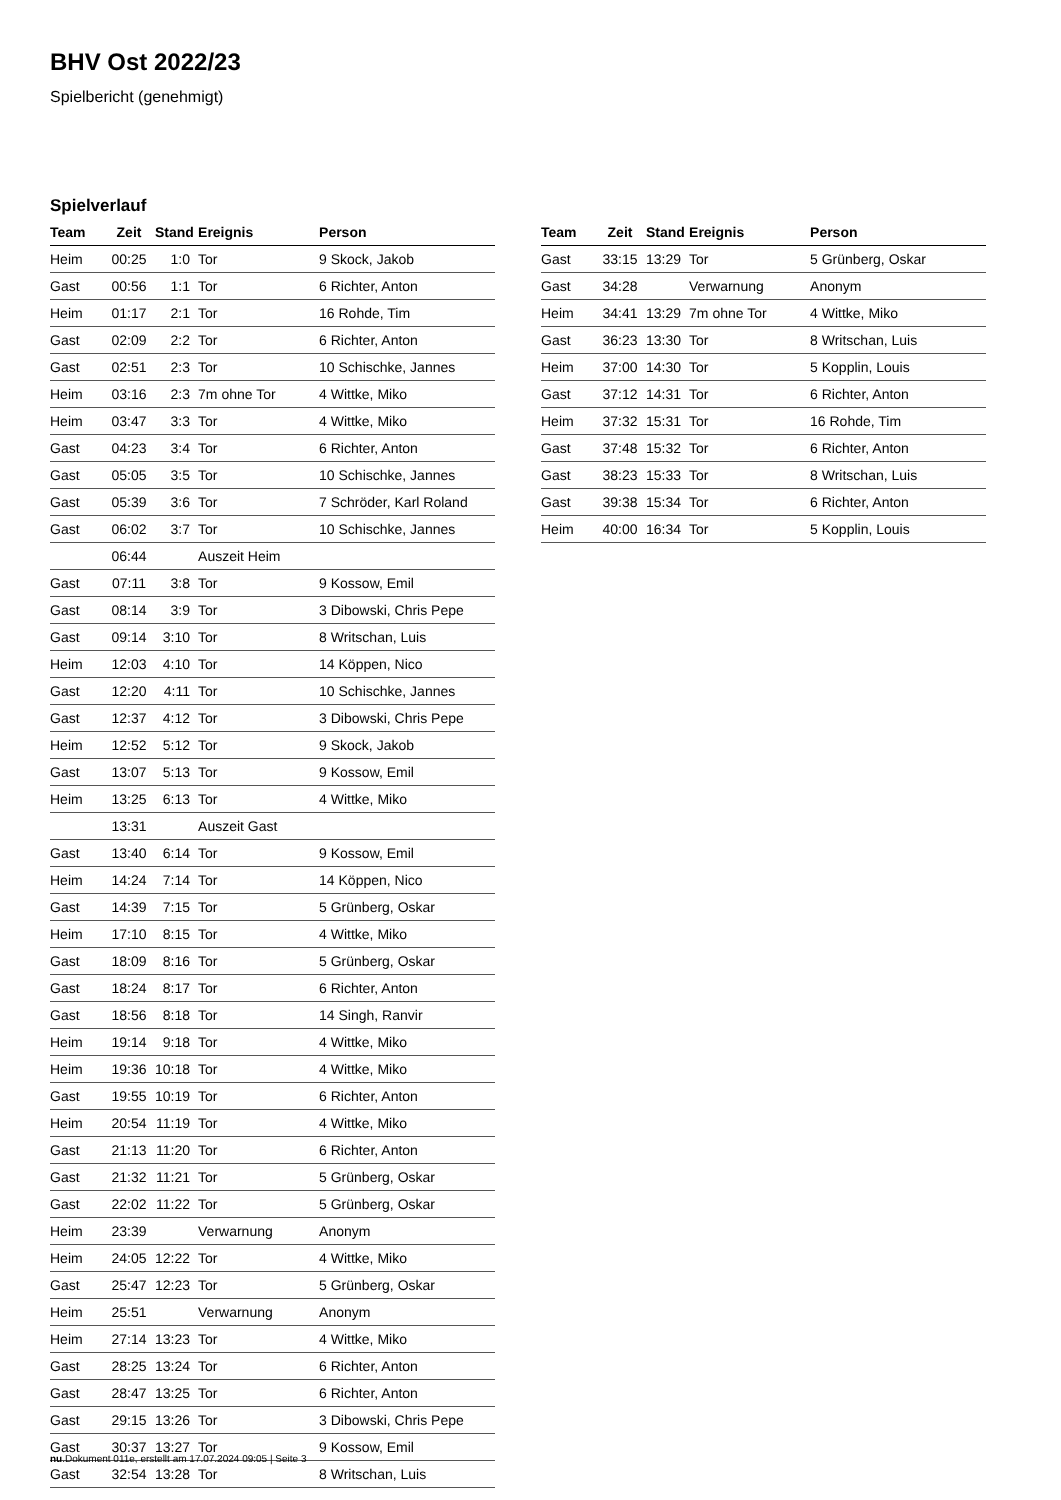BHV Ost 2022/23
Spielbericht (genehmigt)
Spielverlauf
| Team | Zeit | Stand | Ereignis | Person |
| --- | --- | --- | --- | --- |
| Heim | 00:25 | 1:0 | Tor | 9 Skock, Jakob |
| Gast | 00:56 | 1:1 | Tor | 6 Richter, Anton |
| Heim | 01:17 | 2:1 | Tor | 16 Rohde, Tim |
| Gast | 02:09 | 2:2 | Tor | 6 Richter, Anton |
| Gast | 02:51 | 2:3 | Tor | 10 Schischke, Jannes |
| Heim | 03:16 | 2:3 | 7m ohne Tor | 4 Wittke, Miko |
| Heim | 03:47 | 3:3 | Tor | 4 Wittke, Miko |
| Gast | 04:23 | 3:4 | Tor | 6 Richter, Anton |
| Gast | 05:05 | 3:5 | Tor | 10 Schischke, Jannes |
| Gast | 05:39 | 3:6 | Tor | 7 Schröder, Karl Roland |
| Gast | 06:02 | 3:7 | Tor | 10 Schischke, Jannes |
| | 06:44 | | Auszeit Heim | |
| Gast | 07:11 | 3:8 | Tor | 9 Kossow, Emil |
| Gast | 08:14 | 3:9 | Tor | 3 Dibowski, Chris Pepe |
| Gast | 09:14 | 3:10 | Tor | 8 Writschan, Luis |
| Heim | 12:03 | 4:10 | Tor | 14 Köppen, Nico |
| Gast | 12:20 | 4:11 | Tor | 10 Schischke, Jannes |
| Gast | 12:37 | 4:12 | Tor | 3 Dibowski, Chris Pepe |
| Heim | 12:52 | 5:12 | Tor | 9 Skock, Jakob |
| Gast | 13:07 | 5:13 | Tor | 9 Kossow, Emil |
| Heim | 13:25 | 6:13 | Tor | 4 Wittke, Miko |
| | 13:31 | | Auszeit Gast | |
| Gast | 13:40 | 6:14 | Tor | 9 Kossow, Emil |
| Heim | 14:24 | 7:14 | Tor | 14 Köppen, Nico |
| Gast | 14:39 | 7:15 | Tor | 5 Grünberg, Oskar |
| Heim | 17:10 | 8:15 | Tor | 4 Wittke, Miko |
| Gast | 18:09 | 8:16 | Tor | 5 Grünberg, Oskar |
| Gast | 18:24 | 8:17 | Tor | 6 Richter, Anton |
| Gast | 18:56 | 8:18 | Tor | 14 Singh, Ranvir |
| Heim | 19:14 | 9:18 | Tor | 4 Wittke, Miko |
| Heim | 19:36 | 10:18 | Tor | 4 Wittke, Miko |
| Gast | 19:55 | 10:19 | Tor | 6 Richter, Anton |
| Heim | 20:54 | 11:19 | Tor | 4 Wittke, Miko |
| Gast | 21:13 | 11:20 | Tor | 6 Richter, Anton |
| Gast | 21:32 | 11:21 | Tor | 5 Grünberg, Oskar |
| Gast | 22:02 | 11:22 | Tor | 5 Grünberg, Oskar |
| Heim | 23:39 | | Verwarnung | Anonym |
| Heim | 24:05 | 12:22 | Tor | 4 Wittke, Miko |
| Gast | 25:47 | 12:23 | Tor | 5 Grünberg, Oskar |
| Heim | 25:51 | | Verwarnung | Anonym |
| Heim | 27:14 | 13:23 | Tor | 4 Wittke, Miko |
| Gast | 28:25 | 13:24 | Tor | 6 Richter, Anton |
| Gast | 28:47 | 13:25 | Tor | 6 Richter, Anton |
| Gast | 29:15 | 13:26 | Tor | 3 Dibowski, Chris Pepe |
| Gast | 30:37 | 13:27 | Tor | 9 Kossow, Emil |
| Gast | 32:54 | 13:28 | Tor | 8 Writschan, Luis |
| Team | Zeit | Stand | Ereignis | Person |
| --- | --- | --- | --- | --- |
| Gast | 33:15 | 13:29 | Tor | 5 Grünberg, Oskar |
| Gast | 34:28 | | Verwarnung | Anonym |
| Heim | 34:41 | 13:29 | 7m ohne Tor | 4 Wittke, Miko |
| Gast | 36:23 | 13:30 | Tor | 8 Writschan, Luis |
| Heim | 37:00 | 14:30 | Tor | 5 Kopplin, Louis |
| Gast | 37:12 | 14:31 | Tor | 6 Richter, Anton |
| Heim | 37:32 | 15:31 | Tor | 16 Rohde, Tim |
| Gast | 37:48 | 15:32 | Tor | 6 Richter, Anton |
| Gast | 38:23 | 15:33 | Tor | 8 Writschan, Luis |
| Gast | 39:38 | 15:34 | Tor | 6 Richter, Anton |
| Heim | 40:00 | 16:34 | Tor | 5 Kopplin, Louis |
nu.Dokument 011e, erstellt am 17.07.2024 09:05 | Seite 3